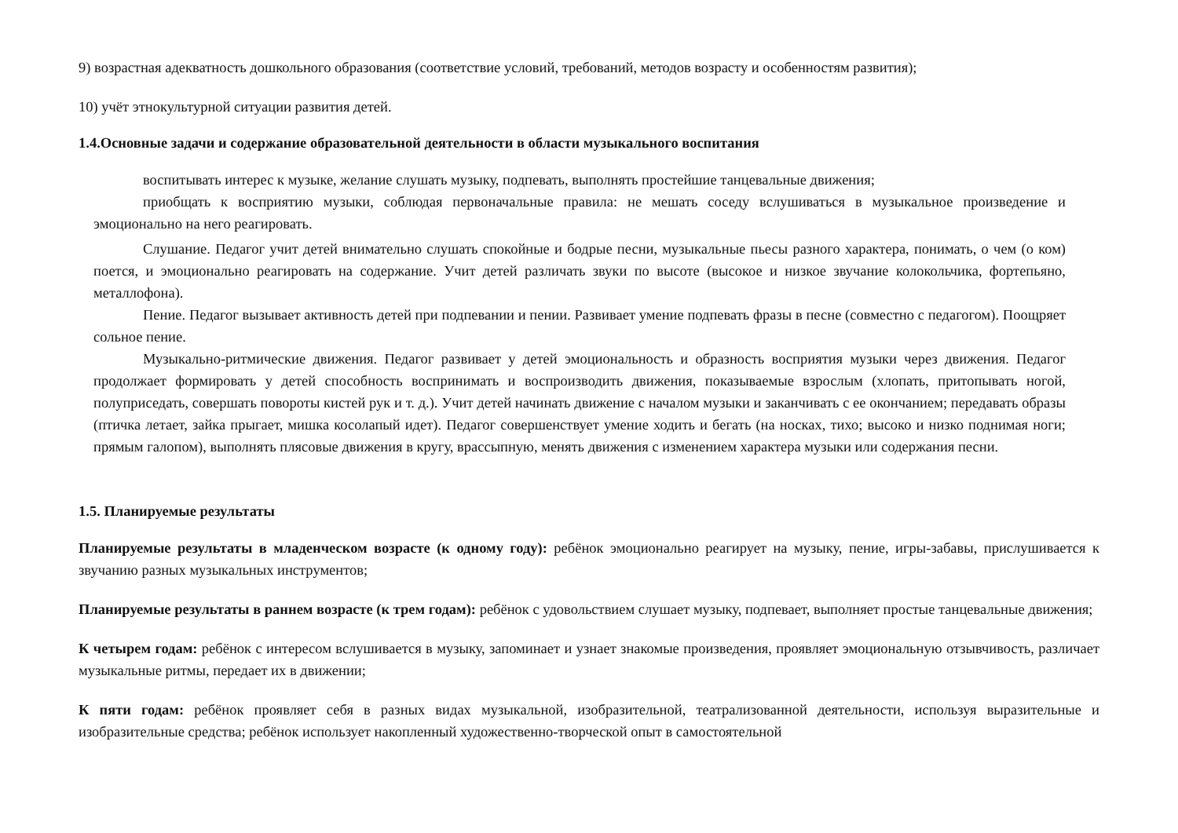9) возрастная адекватность дошкольного образования (соответствие условий, требований, методов возрасту и особенностям развития);
10) учёт этнокультурной ситуации развития детей.
1.4.Основные задачи и содержание образовательной деятельности в области музыкального воспитания
воспитывать интерес к музыке, желание слушать музыку, подпевать, выполнять простейшие танцевальные движения;
приобщать к восприятию музыки, соблюдая первоначальные правила: не мешать соседу вслушиваться в музыкальное произведение и эмоционально на него реагировать.
Слушание. Педагог учит детей внимательно слушать спокойные и бодрые песни, музыкальные пьесы разного характера, понимать, о чем (о ком) поется, и эмоционально реагировать на содержание. Учит детей различать звуки по высоте (высокое и низкое звучание колокольчика, фортепьяно, металлофона).
Пение. Педагог вызывает активность детей при подпевании и пении. Развивает умение подпевать фразы в песне (совместно с педагогом). Поощряет сольное пение.
Музыкально-ритмические движения. Педагог развивает у детей эмоциональность и образность восприятия музыки через движения. Педагог продолжает формировать у детей способность воспринимать и воспроизводить движения, показываемые взрослым (хлопать, притопывать ногой, полуприседать, совершать повороты кистей рук и т. д.). Учит детей начинать движение с началом музыки и заканчивать с ее окончанием; передавать образы (птичка летает, зайка прыгает, мишка косолапый идет). Педагог совершенствует умение ходить и бегать (на носках, тихо; высоко и низко поднимая ноги; прямым галопом), выполнять плясовые движения в кругу, врассыпную, менять движения с изменением характера музыки или содержания песни.
1.5. Планируемые результаты
Планируемые результаты в младенческом возрасте (к одному году): ребёнок эмоционально реагирует на музыку, пение, игры-забавы, прислушивается к звучанию разных музыкальных инструментов;
Планируемые результаты в раннем возрасте (к трем годам): ребёнок с удовольствием слушает музыку, подпевает, выполняет простые танцевальные движения;
К четырем годам: ребёнок с интересом вслушивается в музыку, запоминает и узнает знакомые произведения, проявляет эмоциональную отзывчивость, различает музыкальные ритмы, передает их в движении;
К пяти годам: ребёнок проявляет себя в разных видах музыкальной, изобразительной, театрализованной деятельности, используя выразительные и изобразительные средства; ребёнок использует накопленный художественно-творческой опыт в самостоятельной